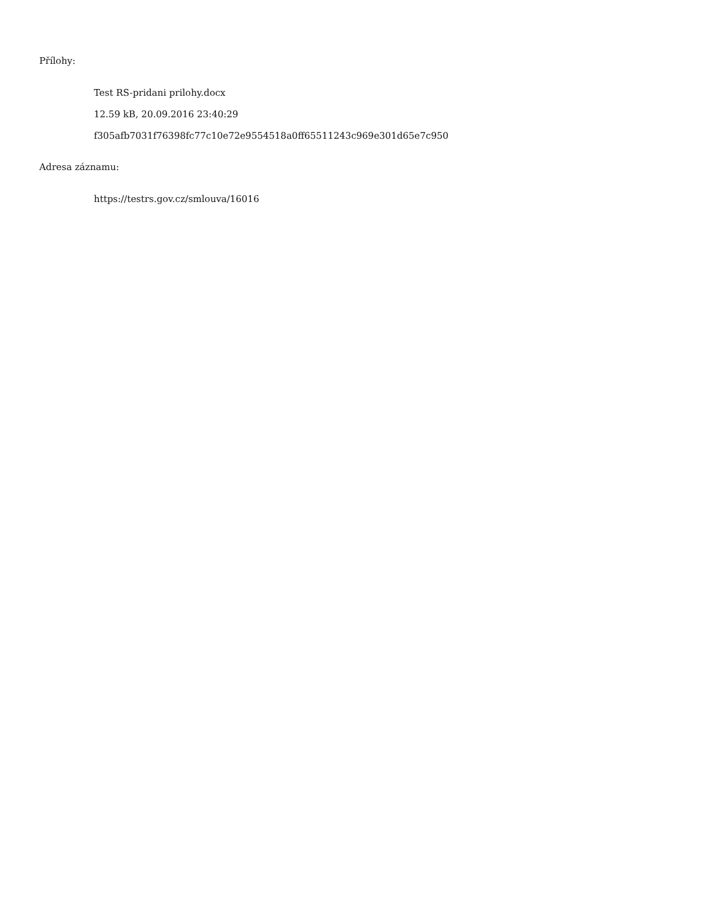Přílohy:
Test RS-pridani prilohy.docx
12.59 kB, 20.09.2016 23:40:29
f305afb7031f76398fc77c10e72e9554518a0ff65511243c969e301d65e7c950
Adresa záznamu:
https://testrs.gov.cz/smlouva/16016